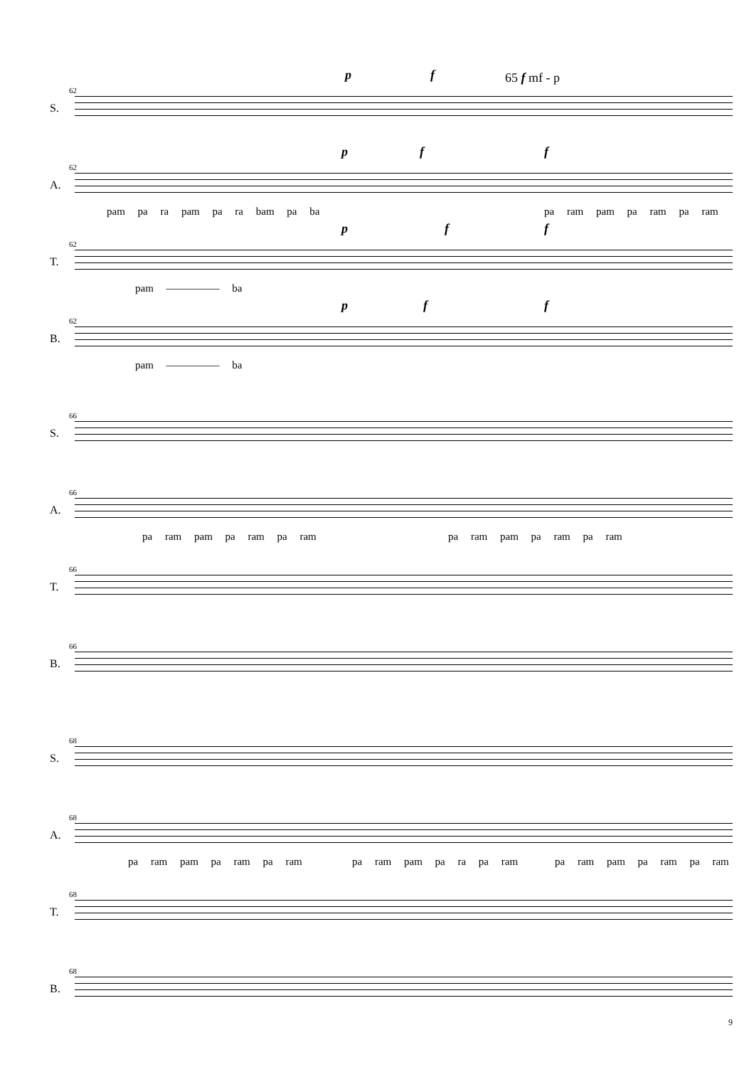62
S.
p f 65 f mf - p
62
A.
p f f
pam pa ra pam pa ra bam pa ba pa ram pam pa ram pa ram
62
T.
p f f
pam ————— ba
62
B.
p f f
pam ————— ba
66
S.
66
A.
pa ram pam pa ram pa ram pa ram pam pa ram pa ram
66
T.
66
B.
68
S.
68
A.
pa ram pam pa ram pa ram pa ram pam pa ra pa ram pa ram pam pa ram pa ram
68
T.
68
B.
9